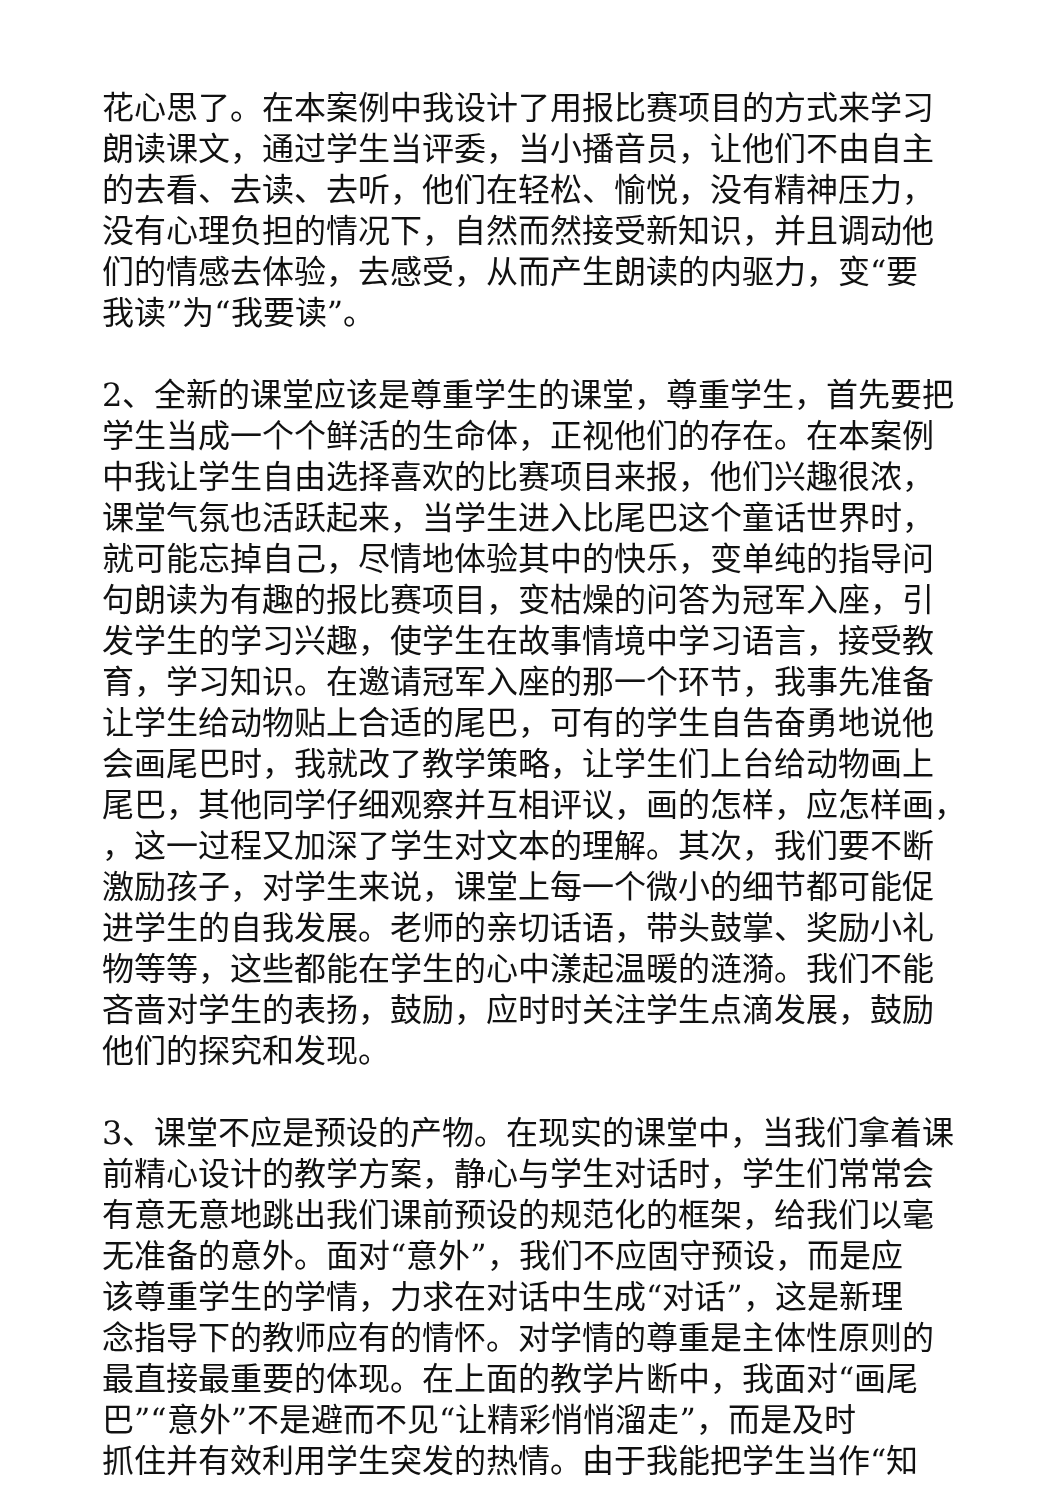花心思了。在本案例中我设计了用报比赛项目的方式来学习
朗读课文，通过学生当评委，当小播音员，让他们不由自主
的去看、去读、去听，他们在轻松、愉悦，没有精神压力，
没有心理负担的情况下，自然而然接受新知识，并且调动他
们的情感去体验，去感受，从而产生朗读的内驱力，变“要
我读”为“我要读”。
2、全新的课堂应该是尊重学生的课堂，尊重学生，首先要把
学生当成一个个鲜活的生命体，正视他们的存在。在本案例
中我让学生自由选择喜欢的比赛项目来报，他们兴趣很浓，
课堂气氛也活跃起来，当学生进入比尾巴这个童话世界时，
就可能忘掉自己，尽情地体验其中的快乐，变单纯的指导问
句朗读为有趣的报比赛项目，变枯燥的问答为冠军入座，引
发学生的学习兴趣，使学生在故事情境中学习语言，接受教
育，学习知识。在邀请冠军入座的那一个环节，我事先准备
让学生给动物贴上合适的尾巴，可有的学生自告奋勇地说他
会画尾巴时，我就改了教学策略，让学生们上台给动物画上
尾巴，其他同学仔细观察并互相评议，画的怎样，应怎样画，
，这一过程又加深了学生对文本的理解。其次，我们要不断
激励孩子，对学生来说，课堂上每一个微小的细节都可能促
进学生的自我发展。老师的亲切话语，带头鼓掌、奖励小礼
物等等，这些都能在学生的心中漾起温暖的涟漪。我们不能
吝啬对学生的表扬，鼓励，应时时关注学生点滴发展，鼓励
他们的探究和发现。
3、课堂不应是预设的产物。在现实的课堂中，当我们拿着课
前精心设计的教学方案，静心与学生对话时，学生们常常会
有意无意地跳出我们课前预设的规范化的框架，给我们以毫
无准备的意外。面对“意外”，我们不应固守预设，而是应
该尊重学生的学情，力求在对话中生成“对话”，这是新理
念指导下的教师应有的情怀。对学情的尊重是主体性原则的
最直接最重要的体现。在上面的教学片断中，我面对“画尾
巴”“意外”不是避而不见“让精彩悄悄溜走”，而是及时
抓住并有效利用学生突发的热情。由于我能把学生当作“知